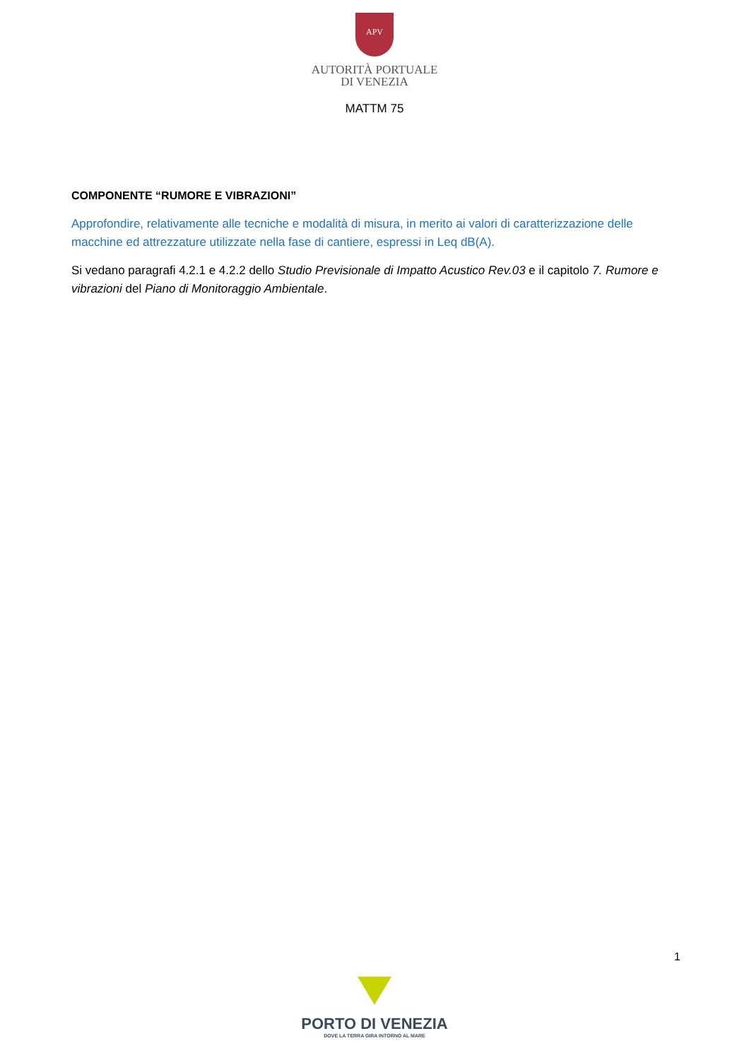APV
AUTORITÀ PORTUALE
DI VENEZIA
MATTM 75
COMPONENTE “RUMORE E VIBRAZIONI”
Approfondire, relativamente alle tecniche e modalità di misura, in merito ai valori di caratterizzazione delle macchine ed attrezzature utilizzate nella fase di cantiere, espressi in Leq dB(A).
Si vedano paragrafi 4.2.1 e 4.2.2 dello Studio Previsionale di Impatto Acustico Rev.03 e il capitolo 7. Rumore e vibrazioni del Piano di Monitoraggio Ambientale.
1
PORTO DI VENEZIA
DOVE LA TERRA GIRA INTORNO AL MARE